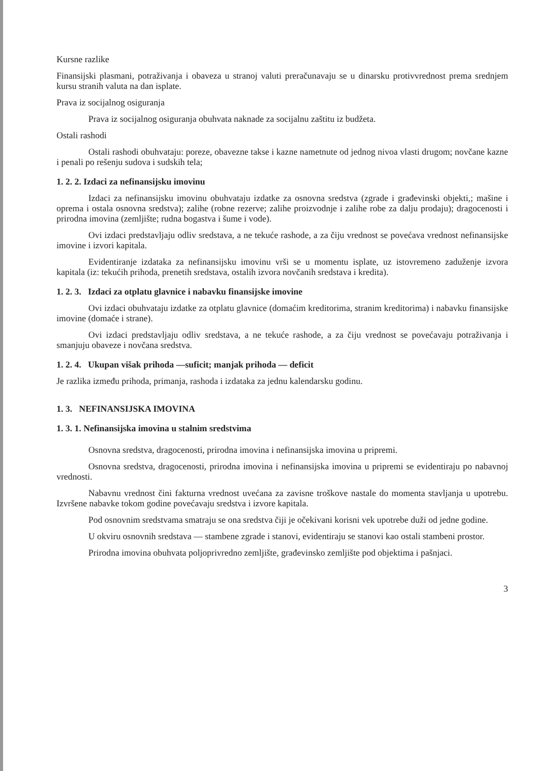Kursne razlike
Finansijski plasmani, potraživanja i obaveza u stranoj valuti preračunavaju se u dinarsku protivvrednost prema srednjem kursu stranih valuta na dan isplate.
Prava iz socijalnog osiguranja
Prava iz socijalnog osiguranja obuhvata naknade za socijalnu zaštitu iz budžeta.
Ostali rashodi
Ostali rashodi obuhvataju: poreze, obavezne takse i kazne nametnute od jednog nivoa vlasti drugom; novčane kazne i penali po rešenju sudova i sudskih tela;
1. 2. 2. Izdaci za nefinansijsku imovinu
Izdaci za nefinansijsku imovinu obuhvataju izdatke za osnovna sredstva (zgrade i građevinski objekti,; mašine i oprema i ostala osnovna sredstva); zalihe (robne rezerve; zalihe proizvodnje i zalihe robe za dalju prodaju); dragocenosti i prirodna imovina (zemljište; rudna bogastva i šume i vode).
Ovi izdaci predstavljaju odliv sredstava, a ne tekuće rashode, a za čiju vrednost se povećava vrednost nefinansijske imovine i izvori kapitala.
Evidentiranje izdataka za nefinansijsku imovinu vrši se u momentu isplate, uz istovremeno zaduženje izvora kapitala (iz: tekućih prihoda, prenetih sredstava, ostalih izvora novčanih sredstava i kredita).
1. 2. 3. Izdaci za otplatu glavnice i nabavku finansijske imovine
Ovi izdaci obuhvataju izdatke za otplatu glavnice (domaćim kreditorima, stranim kreditorima) i nabavku finansijske imovine (domaće i strane).
Ovi izdaci predstavljaju odliv sredstava, a ne tekuće rashode, a za čiju vrednost se povećavaju potraživanja i smanjuju obaveze i novčana sredstva.
1. 2. 4. Ukupan višak prihoda —suficit; manjak prihoda — deficit
Je razlika između prihoda, primanja, rashoda i izdataka za jednu kalendarsku godinu.
1. 3. NEFINANSIJSKA IMOVINA
1. 3. 1. Nefinansijska imovina u stalnim sredstvima
Osnovna sredstva, dragocenosti, prirodna imovina i nefinansijska imovina u pripremi.
Osnovna sredstva, dragocenosti, prirodna imovina i nefinansijska imovina u pripremi se evidentiraju po nabavnoj vrednosti.
Nabavnu vrednost čini fakturna vrednost uvećana za zavisne troškove nastale do momenta stavljanja u upotrebu. Izvršene nabavke tokom godine povećavaju sredstva i izvore kapitala.
Pod osnovnim sredstvama smatraju se ona sredstva čiji je očekivani korisni vek upotrebe duži od jedne godine.
U okviru osnovnih sredstava — stambene zgrade i stanovi, evidentiraju se stanovi kao ostali stambeni prostor.
Prirodna imovina obuhvata poljoprivredno zemljište, građevinsko zemljište pod objektima i pašnjaci.
3